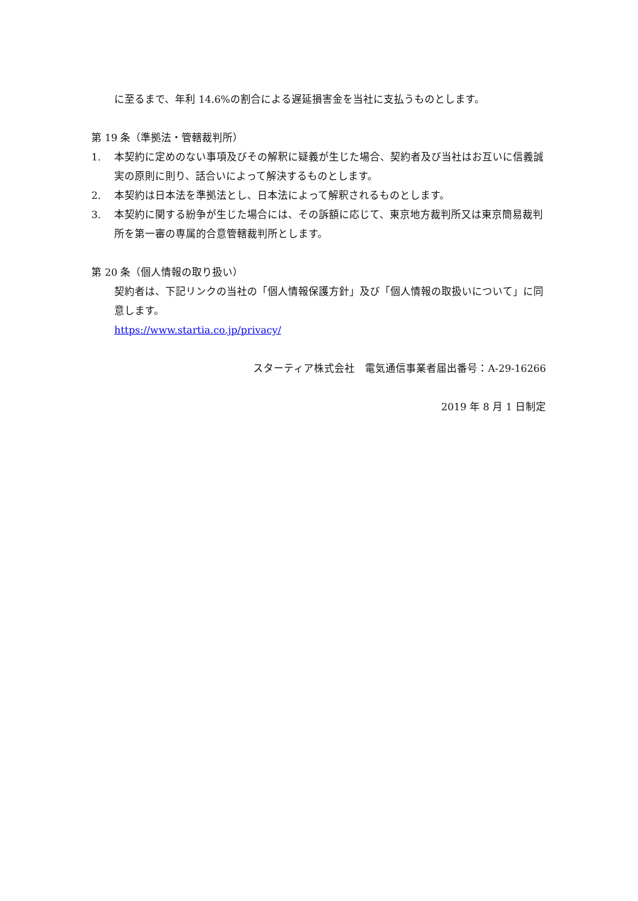に至るまで、年利 14.6%の割合による遅延損害金を当社に支払うものとします。
第 19 条（準拠法・管轄裁判所）
1. 本契約に定めのない事項及びその解釈に疑義が生じた場合、契約者及び当社はお互いに信義誠実の原則に則り、話合いによって解決するものとします。
2. 本契約は日本法を準拠法とし、日本法によって解釈されるものとします。
3. 本契約に関する紛争が生じた場合には、その訴額に応じて、東京地方裁判所又は東京簡易裁判所を第一審の専属的合意管轄裁判所とします。
第 20 条（個人情報の取り扱い）
契約者は、下記リンクの当社の「個人情報保護方針」及び「個人情報の取扱いについて」に同意します。
https://www.startia.co.jp/privacy/
スターティア株式会社　電気通信事業者届出番号：A-29-16266
2019 年 8 月 1 日制定